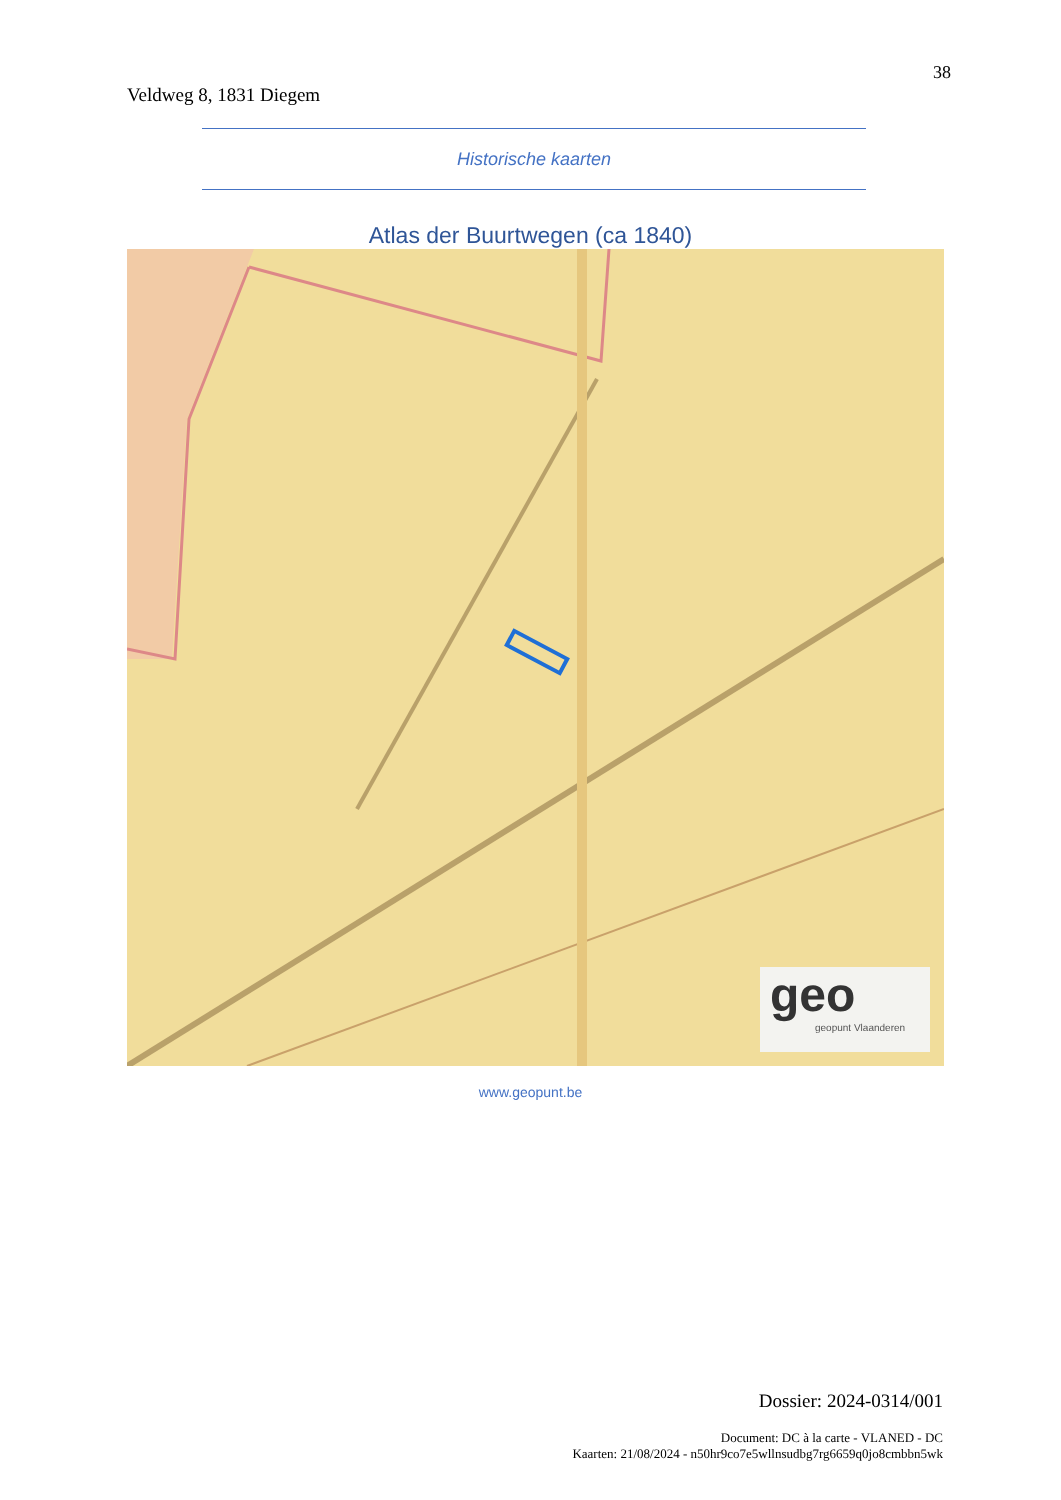Veldweg 8, 1831 Diegem
38
Historische kaarten
Atlas der Buurtwegen (ca 1840)
geo
geopunt Vlaanderen
www.geopunt.be
Dossier: 2024-0314/001
Document: DC à la carte - VLANED - DC
Kaarten: 21/08/2024 - n50hr9co7e5wllnsudbg7rg6659q0jo8cmbbn5wk